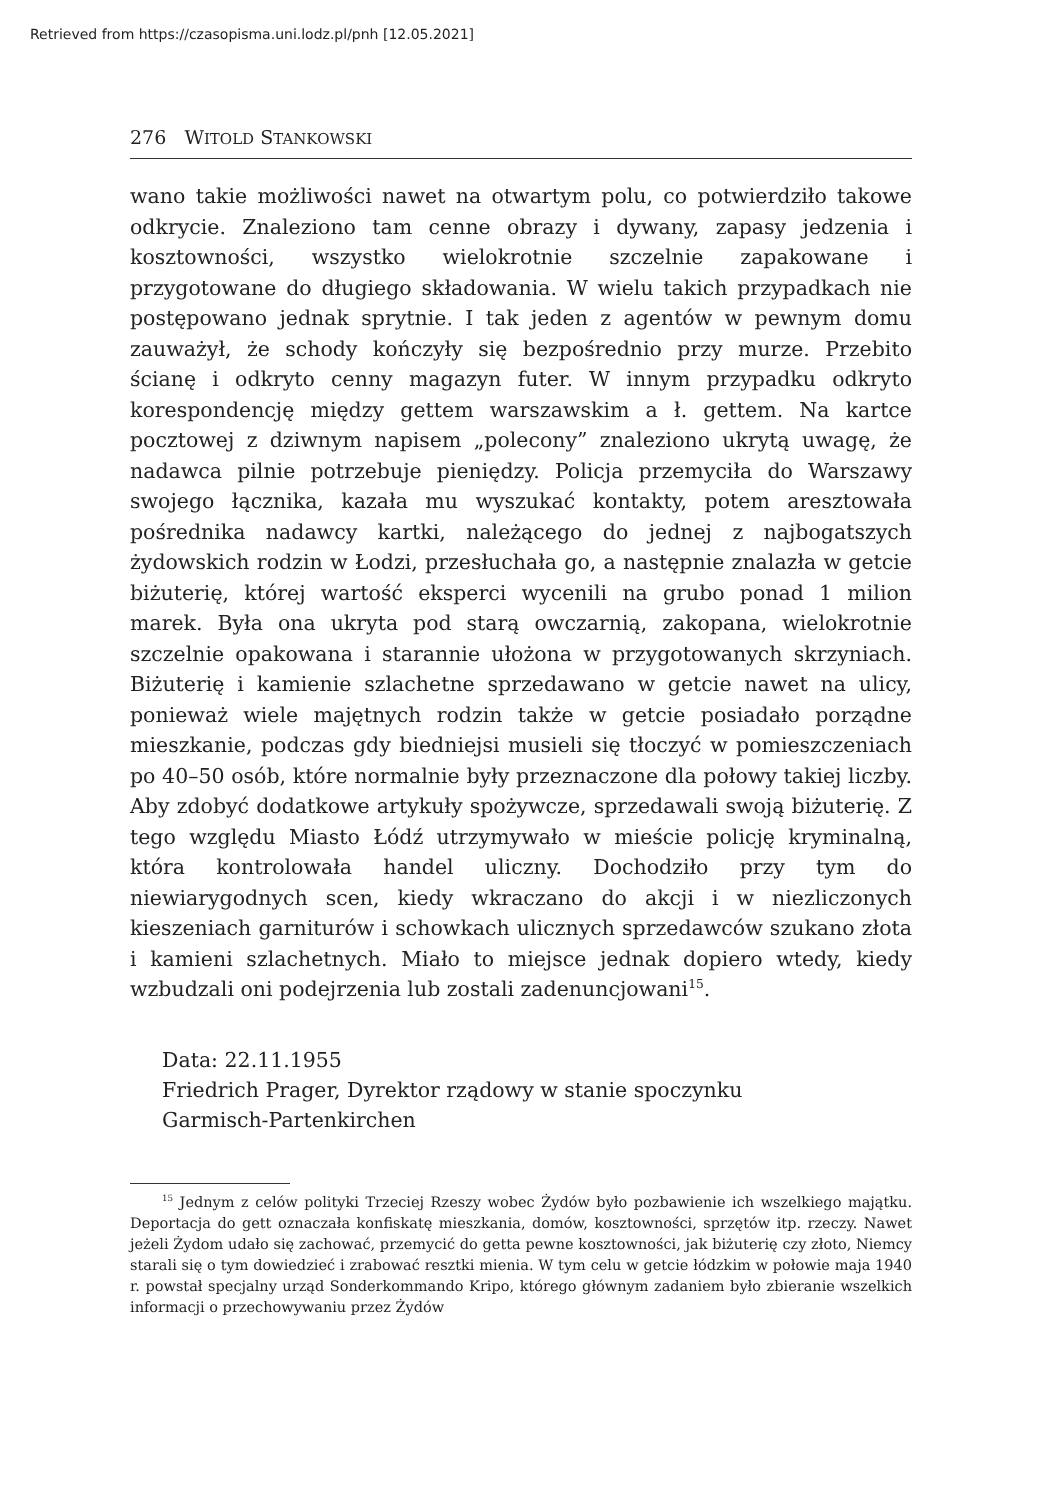Retrieved from https://czasopisma.uni.lodz.pl/pnh [12.05.2021]
276 WITOLD STANKOWSKI
wano takie możliwości nawet na otwartym polu, co potwierdziło takowe odkrycie. Znaleziono tam cenne obrazy i dywany, zapasy jedzenia i kosztowności, wszystko wielokrotnie szczelnie zapakowane i przygotowane do długiego składowania. W wielu takich przypadkach nie postępowano jednak sprytnie. I tak jeden z agentów w pewnym domu zauważył, że schody kończyły się bezpośrednio przy murze. Przebito ścianę i odkryto cenny magazyn futer. W innym przypadku odkryto korespondencję między gettem warszawskim a ł. gettem. Na kartce pocztowej z dziwnym napisem „polecony” znaleziono ukrytą uwagę, że nadawca pilnie potrzebuje pieniędzy. Policja przemyciła do Warszawy swojego łącznika, kazała mu wyszukać kontakty, potem aresztowała pośrednika nadawcy kartki, należącego do jednej z najbogatszych żydowskich rodzin w Łodzi, przesłuchała go, a następnie znalazła w getcie biżuterię, której wartość eksperci wycenili na grubo ponad 1 milion marek. Była ona ukryta pod starą owczarnią, zakopana, wielokrotnie szczelnie opakowana i starannie ułożona w przygotowanych skrzyniach. Biżuterię i kamienie szlachetne sprzedawano w getcie nawet na ulicy, ponieważ wiele majętnych rodzin także w getcie posiadało porządne mieszkanie, podczas gdy biedniejsi musieli się tłoczyć w pomieszczeniach po 40–50 osób, które normalnie były przeznaczone dla połowy takiej liczby. Aby zdobyć dodatkowe artykuły spożywcze, sprzedawali swoją biżuterię. Z tego względu Miasto Łódź utrzymywało w mieście policję kryminalną, która kontrolowała handel uliczny. Dochodziło przy tym do niewiarygodnych scen, kiedy wkraczano do akcji i w niezliczonych kieszeniach garniturów i schowkach ulicznych sprzedawców szukano złota i kamieni szlachetnych. Miało to miejsce jednak dopiero wtedy, kiedy wzbudzali oni podejrzenia lub zostali zadenuncjowani<sup>15</sup>.
Data: 22.11.1955
Friedrich Prager, Dyrektor rządowy w stanie spoczynku
Garmisch-Partenkirchen
<sup>15</sup> Jednym z celów polityki Trzeciej Rzeszy wobec Żydów było pozbawienie ich wszelkiego majątku. Deportacja do gett oznaczała konfiskatę mieszkania, domów, kosztowności, sprzętów itp. rzeczy. Nawet jeżeli Żydom udało się zachować, przemycić do getta pewne kosztowności, jak biżuterię czy złoto, Niemcy starali się o tym dowiedzieć i zrabować resztki mienia. W tym celu w getcie łódzkim w połowie maja 1940 r. powstał specjalny urząd Sonderkommando Kripo, którego głównym zadaniem było zbieranie wszelkich informacji o przechowywaniu przez Żydów